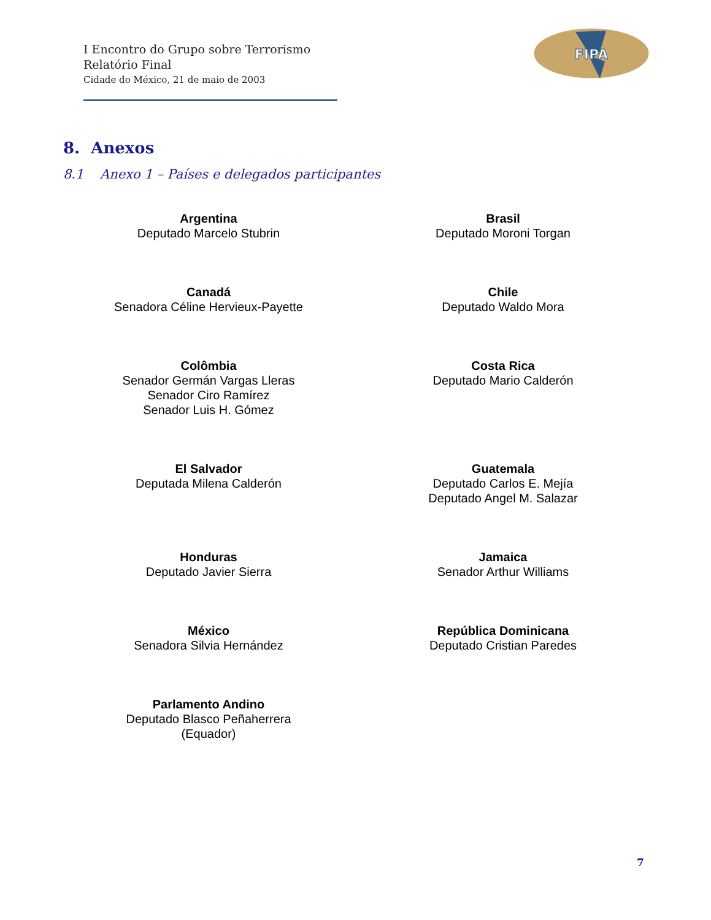I Encontro do Grupo sobre Terrorismo
Relatório Final
Cidade do México, 21 de maio de 2003
FIPA
8. Anexos
8.1 Anexo 1 – Países e delegados participantes
Argentina
Deputado Marcelo Stubrin
Brasil
Deputado Moroni Torgan
Canadá
Senadora Céline Hervieux-Payette
Chile
Deputado Waldo Mora
Colômbia
Senador Germán Vargas Lleras
Senador Ciro Ramírez
Senador Luis H. Gómez
Costa Rica
Deputado Mario Calderón
El Salvador
Deputada Milena Calderón
Guatemala
Deputado Carlos E. Mejía
Deputado Angel M. Salazar
Honduras
Deputado Javier Sierra
Jamaica
Senador Arthur Williams
México
Senadora Silvia Hernández
República Dominicana
Deputado Cristian Paredes
Parlamento Andino
Deputado Blasco Peñaherrera
(Equador)
7